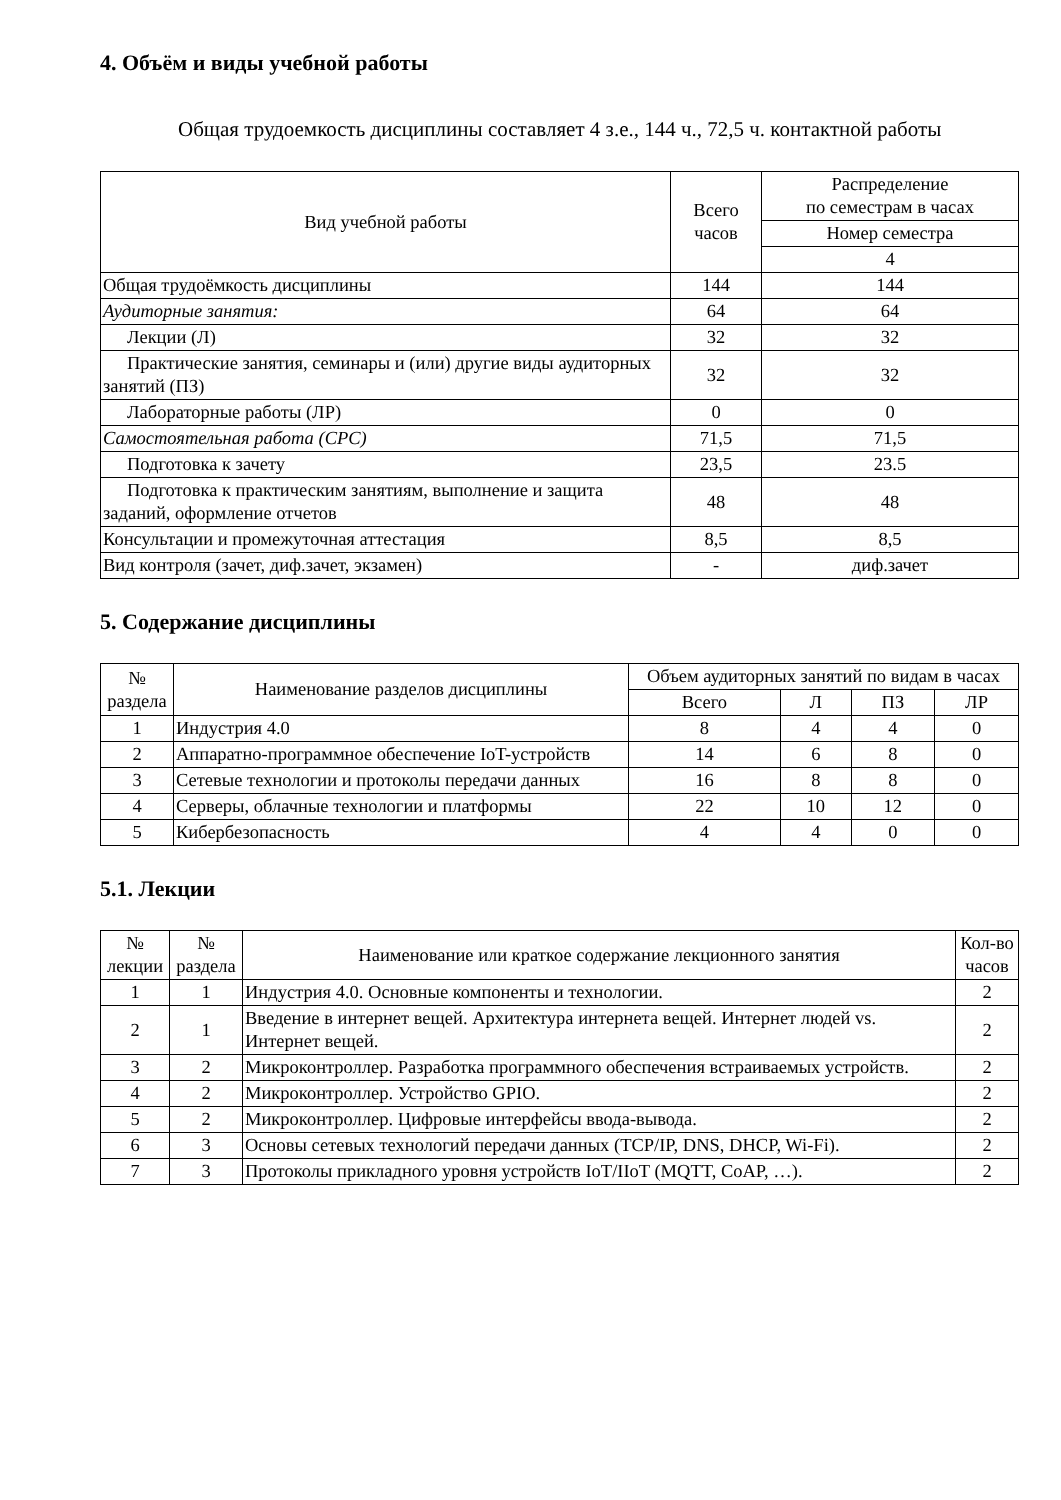4. Объём и виды учебной работы
Общая трудоемкость дисциплины составляет 4 з.е., 144 ч., 72,5 ч. контактной работы
| Вид учебной работы | Всего часов | Распределение по семестрам в часах |
| --- | --- | --- |
| | | Номер семестра |
| | | 4 |
| Общая трудоёмкость дисциплины | 144 | 144 |
| Аудиторные занятия: | 64 | 64 |
| Лекции (Л) | 32 | 32 |
| Практические занятия, семинары и (или) другие виды аудиторных занятий (ПЗ) | 32 | 32 |
| Лабораторные работы (ЛР) | 0 | 0 |
| Самостоятельная работа (СРС) | 71,5 | 71,5 |
| Подготовка к зачету | 23,5 | 23.5 |
| Подготовка к практическим занятиям, выполнение и защита заданий, оформление отчетов | 48 | 48 |
| Консультации и промежуточная аттестация | 8,5 | 8,5 |
| Вид контроля (зачет, диф.зачет, экзамен) | - | диф.зачет |
5. Содержание дисциплины
| № раздела | Наименование разделов дисциплины | Объем аудиторных занятий по видам в часах | | | |
| --- | --- | --- | --- | --- | --- |
| | | Всего | Л | ПЗ | ЛР |
| 1 | Индустрия 4.0 | 8 | 4 | 4 | 0 |
| 2 | Аппаратно-программное обеспечение IoT-устройств | 14 | 6 | 8 | 0 |
| 3 | Сетевые технологии и протоколы передачи данных | 16 | 8 | 8 | 0 |
| 4 | Серверы, облачные технологии и платформы | 22 | 10 | 12 | 0 |
| 5 | Кибербезопасность | 4 | 4 | 0 | 0 |
5.1. Лекции
| № лекции | № раздела | Наименование или краткое содержание лекционного занятия | Кол-во часов |
| --- | --- | --- | --- |
| 1 | 1 | Индустрия 4.0. Основные компоненты и технологии. | 2 |
| 2 | 1 | Введение в интернет вещей. Архитектура интернета вещей. Интернет людей vs. Интернет вещей. | 2 |
| 3 | 2 | Микроконтроллер. Разработка программного обеспечения встраиваемых устройств. | 2 |
| 4 | 2 | Микроконтроллер. Устройство GPIO. | 2 |
| 5 | 2 | Микроконтроллер. Цифровые интерфейсы ввода-вывода. | 2 |
| 6 | 3 | Основы сетевых технологий передачи данных (TCP/IP, DNS, DHCP, Wi-Fi). | 2 |
| 7 | 3 | Протоколы прикладного уровня устройств IoT/IIoT (MQTT, CoAP, …). | 2 |